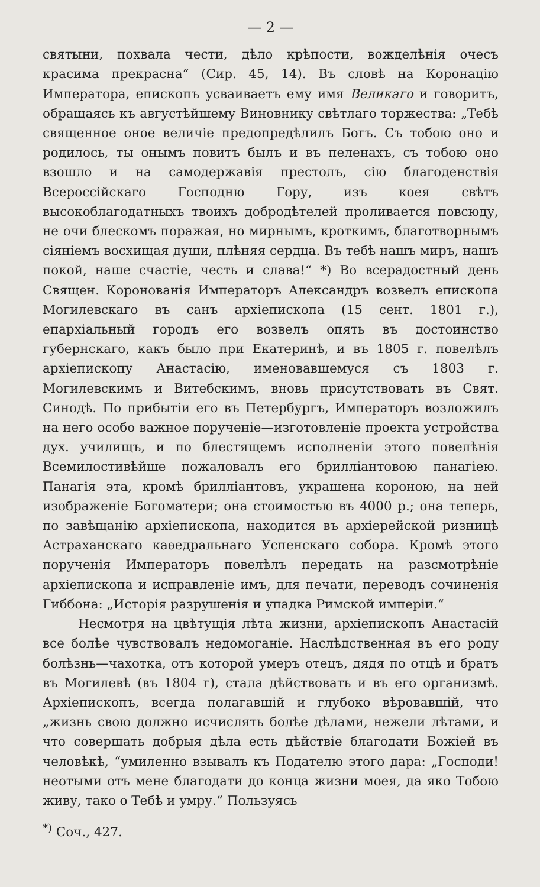— 2 —
святыни, похвала чести, дѣло крѣпости, вожделѣнія очесъ красима прекрасна“ (Сир. 45, 14). Въ словѣ на Коронацію Императора, епископъ усваиваетъ ему имя Великаго и говоритъ, обращаясь къ августѣйшему Виновнику свѣтлаго торжества: „Тебѣ священное оное величіе предопредѣлилъ Богъ. Съ тобою оно и родилось, ты онымъ повитъ былъ и въ пеленахъ, съ тобою оно взошло и на самодержавія престолъ, сію благоденствія Всероссійскаго Господню Гору, изъ коея свѣтъ высокоблагодатныхъ твоихъ добродѣтелей проливается повсюду, не очи блескомъ поражая, но мирнымъ, кроткимъ, благотворнымъ сіяніемъ восхищая души, плѣняя сердца. Въ тебѣ нашъ миръ, нашъ покой, наше счастіе, честь и слава!“ *) Во всерадостный день Священ. Коронованія Императоръ Александръ возвелъ епископа Могилевскаго въ санъ архіепископа (15 сент. 1801 г.), епархіальный городъ его возвелъ опять въ достоинство губернскаго, какъ было при Екатеринѣ, и въ 1805 г. повелѣлъ архіепископу Анастасію, именовавшемуся съ 1803 г. Могилевскимъ и Витебскимъ, вновь присутствовать въ Свят. Синодѣ. По прибытіи его въ Петербургъ, Императоръ возложилъ на него особо важное порученіе—изготовленіе проекта устройства дух. училищъ, и по блестящемъ исполненіи этого повелѣнія Всемилостивѣйше пожаловалъ его брилліантовою панагіею. Панагія эта, кромѣ брилліантовъ, украшена короною, на ней изображеніе Богоматери; она стоимостью въ 4000 р.; она теперь, по завѣщанію архіепископа, находится въ архіерейской ризницѣ Астраханскаго каѳедральнаго Успенскаго собора. Кромѣ этого порученія Императоръ повелѣлъ передать на разсмотрѣніе архіепископа и исправленіе имъ, для печати, переводъ сочиненія Гиббона: „Исторія разрушенія и упадка Римской имперіи.“
Несмотря на цвѣтущія лѣта жизни, архіепископъ Анастасій все болѣе чувствовалъ недомоганіе. Наслѣдственная въ его роду болѣзнь—чахотка, отъ которой умеръ отецъ, дядя по отцѣ и братъ въ Могилевѣ (въ 1804 г), стала дѣйствовать и въ его организмѣ. Архіепископъ, всегда полагавшій и глубоко вѣровавшій, что „жизнь свою должно исчислять болѣе дѣлами, нежели лѣтами, и что совершать добрыя дѣла есть дѣйствіе благодати Божіей въ человѣкѣ, “умиленно взывалъ къ Подателю этого дара: „Господи! неотыми отъ мене благодати до конца жизни моея, да яко Тобою живу, тако о Тебѣ и умру.“ Пользуясь
<sup>*)</sup> Соч., 427.